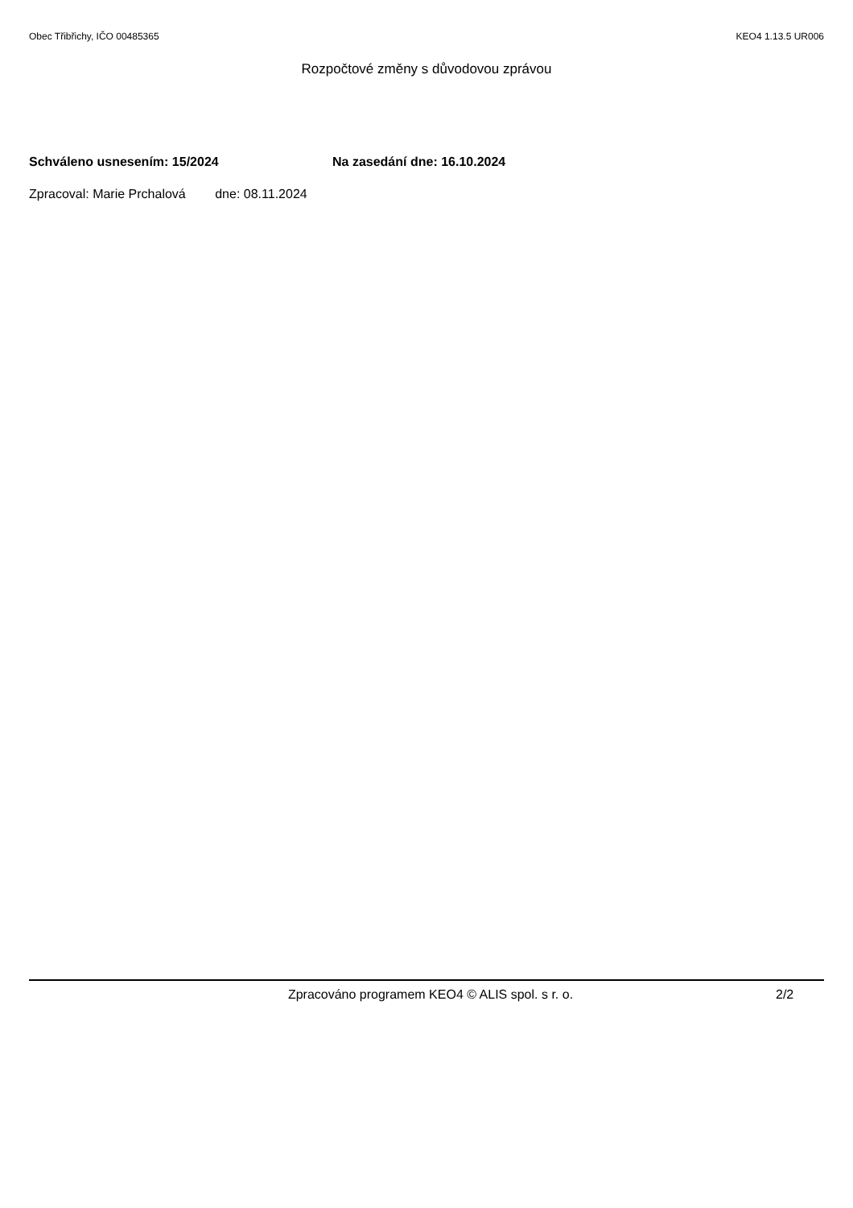Obec Třibřichy, IČO 00485365 KEO4 1.13.5 UR006
Rozpočtové změny s důvodovou zprávou
Schváleno usnesením: 15/2024 Na zasedání dne: 16.10.2024
Zpracoval: Marie Prchalová dne: 08.11.2024
Zpracováno programem KEO4 © ALIS spol. s r. o. 2/2